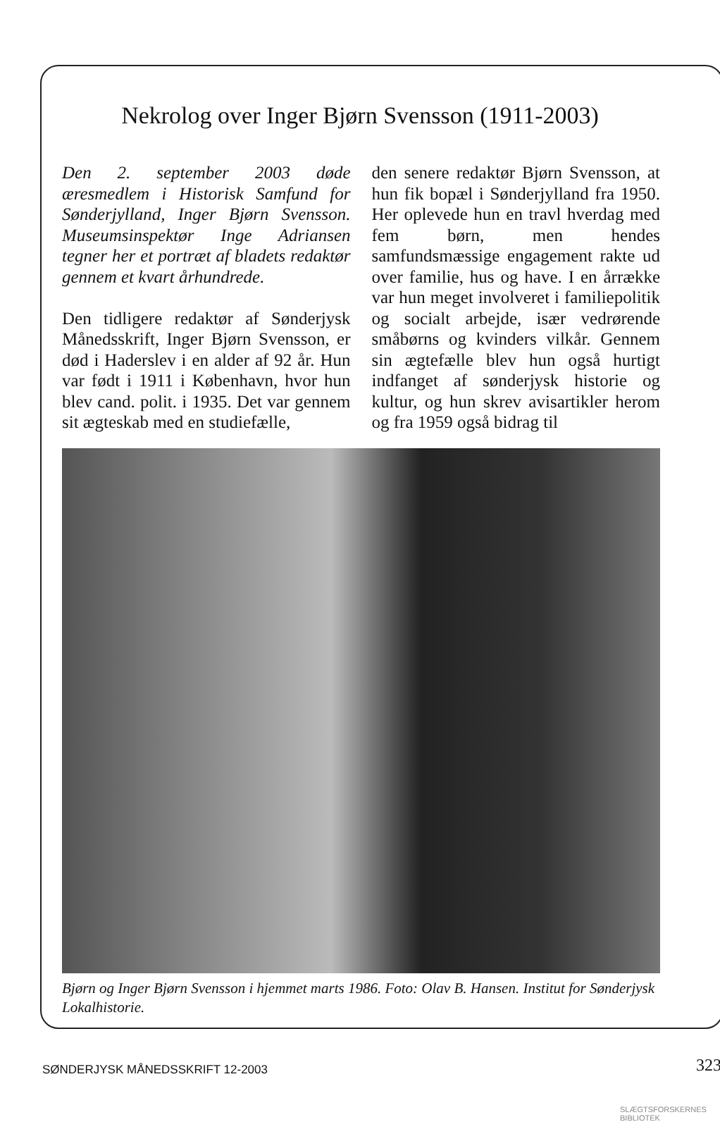Nekrolog over Inger Bjørn Svensson (1911-2003)
Den 2. september 2003 døde æresmedlem i Historisk Samfund for Sønderjylland, Inger Bjørn Svensson. Museumsinspektør Inge Adriansen tegner her et portræt af bladets redaktør gennem et kvart århundrede.
Den tidligere redaktør af Sønderjysk Månedsskrift, Inger Bjørn Svensson, er død i Haderslev i en alder af 92 år. Hun var født i 1911 i København, hvor hun blev cand. polit. i 1935. Det var gennem sit ægteskab med en studiefælle,
den senere redaktør Bjørn Svensson, at hun fik bopæl i Sønderjylland fra 1950. Her oplevede hun en travl hverdag med fem børn, men hendes samfundsmæssige engagement rakte ud over familie, hus og have. I en årrække var hun meget involveret i familiepolitik og socialt arbejde, især vedrørende småbørns og kvinders vilkår. Gennem sin ægtefælle blev hun også hurtigt indfanget af sønderjysk historie og kultur, og hun skrev avisartikler herom og fra 1959 også bidrag til
Bjørn og Inger Bjørn Svensson i hjemmet marts 1986. Foto: Olav B. Hansen. Institut for Sønderjysk Lokalhistorie.
SØNDERJYSK MÅNEDSSKRIFT 12-2003
323
SLÆGTSFORSKERNES BIBLIOTEK